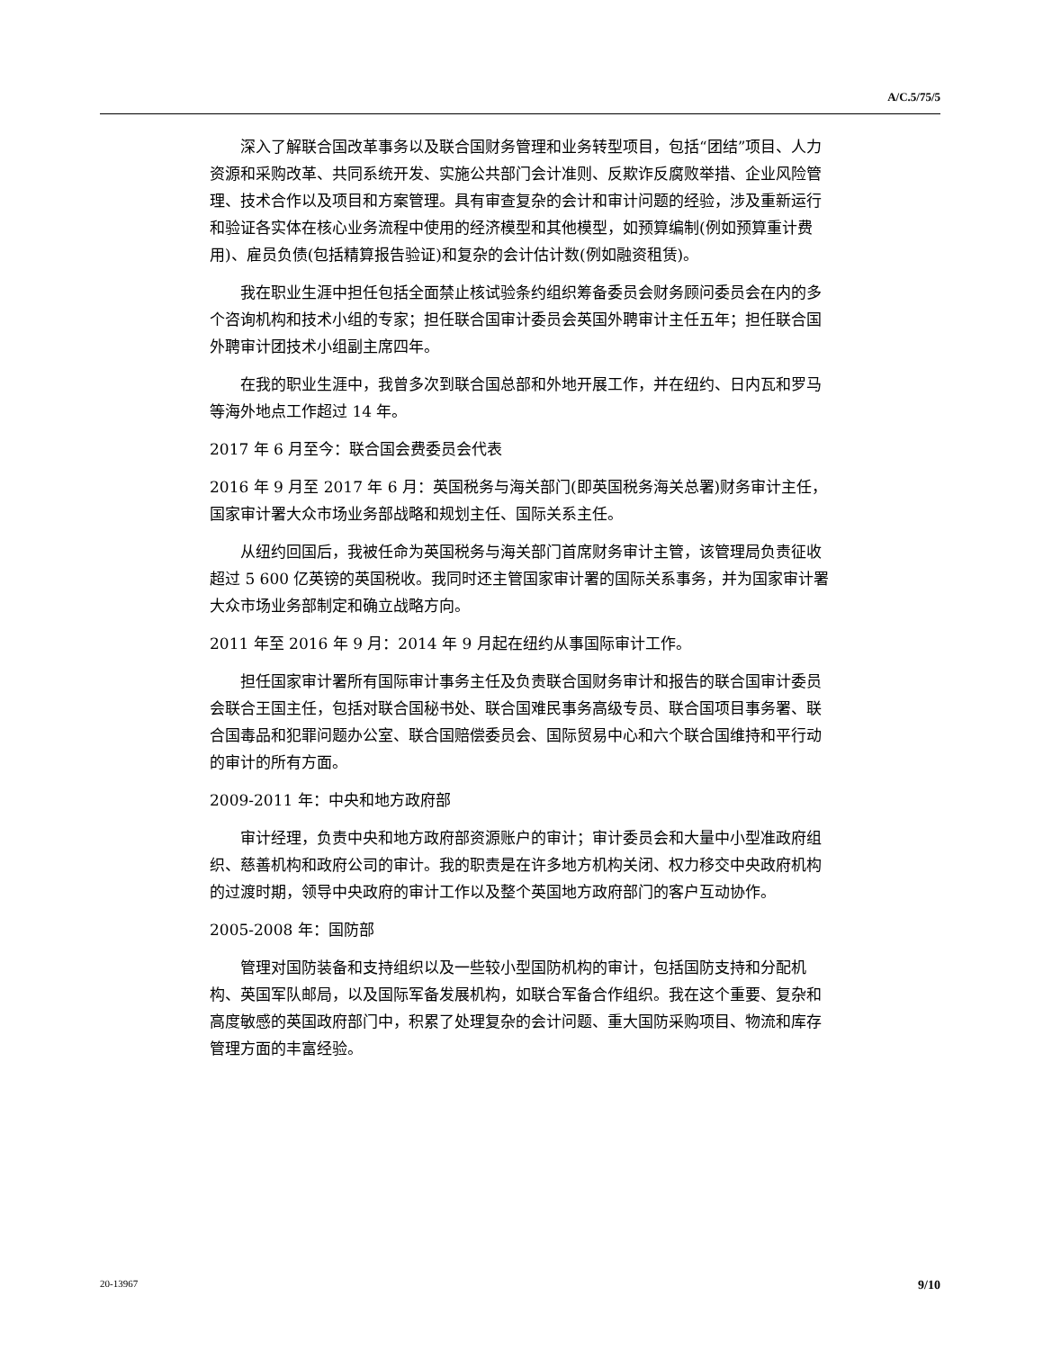A/C.5/75/5
深入了解联合国改革事务以及联合国财务管理和业务转型项目，包括“团结”项目、人力资源和采购改革、共同系统开发、实施公共部门会计准则、反欺诈反腐败举措、企业风险管理、技术合作以及项目和方案管理。具有审查复杂的会计和审计问题的经验，涉及重新运行和验证各实体在核心业务流程中使用的经济模型和其他模型，如预算编制(例如预算重计费用)、雇员负债(包括精算报告验证)和复杂的会计估计数(例如融资租赁)。
我在职业生涯中担任包括全面禁止核试验条约组织筹备委员会财务顾问委员会在内的多个咨询机构和技术小组的专家；担任联合国审计委员会英国外聘审计主任五年；担任联合国外聘审计团技术小组副主席四年。
在我的职业生涯中，我曾多次到联合国总部和外地开展工作，并在纽约、日内瓦和罗马等海外地点工作超过 14 年。
2017 年 6 月至今：联合国会费委员会代表
2016 年 9 月至 2017 年 6 月：英国税务与海关部门(即英国税务海关总署)财务审计主任，国家审计署大众市场业务部战略和规划主任、国际关系主任。
从纽约回国后，我被任命为英国税务与海关部门首席财务审计主管，该管理局负责征收超过 5 600 亿英镑的英国税收。我同时还主管国家审计署的国际关系事务，并为国家审计署大众市场业务部制定和确立战略方向。
2011 年至 2016 年 9 月：2014 年 9 月起在纽约从事国际审计工作。
担任国家审计署所有国际审计事务主任及负责联合国财务审计和报告的联合国审计委员会联合王国主任，包括对联合国秘书处、联合国难民事务高级专员、联合国项目事务署、联合国毒品和犯罪问题办公室、联合国赔偿委员会、国际贸易中心和六个联合国维持和平行动的审计的所有方面。
2009-2011 年：中央和地方政府部
审计经理，负责中央和地方政府部资源账户的审计；审计委员会和大量中小型准政府组织、慈善机构和政府公司的审计。我的职责是在许多地方机构关闭、权力移交中央政府机构的过渡时期，领导中央政府的审计工作以及整个英国地方政府部门的客户互动协作。
2005-2008 年：国防部
管理对国防装备和支持组织以及一些较小型国防机构的审计，包括国防支持和分配机构、英国军队邮局，以及国际军备发展机构，如联合军备合作组织。我在这个重要、复杂和高度敏感的英国政府部门中，积累了处理复杂的会计问题、重大国防采购项目、物流和库存管理方面的丰富经验。
20-13967 9/10